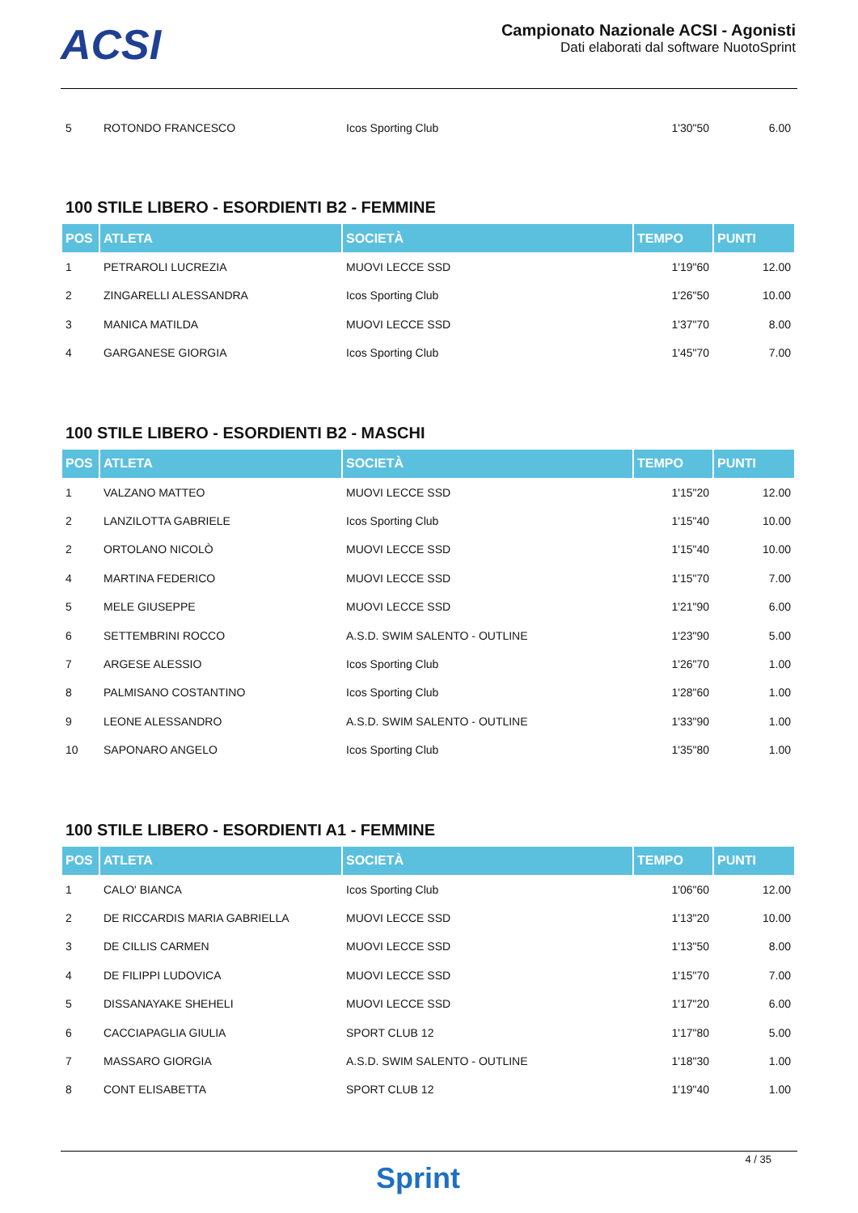ACSI
Campionato Nazionale ACSI - Agonisti
Dati elaborati dal software NuotoSprint
| 5 | ROTONDO FRANCESCO | Icos Sporting Club | 1'30"50 | 6.00 |
100 STILE LIBERO - ESORDIENTI B2 - FEMMINE
| POS | ATLETA | SOCIETÀ | TEMPO | PUNTI |
| --- | --- | --- | --- | --- |
| 1 | PETRAROLI LUCREZIA | MUOVI LECCE SSD | 1'19"60 | 12.00 |
| 2 | ZINGARELLI ALESSANDRA | Icos Sporting Club | 1'26"50 | 10.00 |
| 3 | MANICA MATILDA | MUOVI LECCE SSD | 1'37"70 | 8.00 |
| 4 | GARGANESE GIORGIA | Icos Sporting Club | 1'45"70 | 7.00 |
100 STILE LIBERO - ESORDIENTI B2 - MASCHI
| POS | ATLETA | SOCIETÀ | TEMPO | PUNTI |
| --- | --- | --- | --- | --- |
| 1 | VALZANO MATTEO | MUOVI LECCE SSD | 1'15"20 | 12.00 |
| 2 | LANZILOTTA GABRIELE | Icos Sporting Club | 1'15"40 | 10.00 |
| 2 | ORTOLANO NICOLÒ | MUOVI LECCE SSD | 1'15"40 | 10.00 |
| 4 | MARTINA FEDERICO | MUOVI LECCE SSD | 1'15"70 | 7.00 |
| 5 | MELE GIUSEPPE | MUOVI LECCE SSD | 1'21"90 | 6.00 |
| 6 | SETTEMBRINI ROCCO | A.S.D. SWIM SALENTO - OUTLINE | 1'23"90 | 5.00 |
| 7 | ARGESE ALESSIO | Icos Sporting Club | 1'26"70 | 1.00 |
| 8 | PALMISANO COSTANTINO | Icos Sporting Club | 1'28"60 | 1.00 |
| 9 | LEONE ALESSANDRO | A.S.D. SWIM SALENTO - OUTLINE | 1'33"90 | 1.00 |
| 10 | SAPONARO ANGELO | Icos Sporting Club | 1'35"80 | 1.00 |
100 STILE LIBERO - ESORDIENTI A1 - FEMMINE
| POS | ATLETA | SOCIETÀ | TEMPO | PUNTI |
| --- | --- | --- | --- | --- |
| 1 | CALO' BIANCA | Icos Sporting Club | 1'06"60 | 12.00 |
| 2 | DE RICCARDIS MARIA GABRIELLA | MUOVI LECCE SSD | 1'13"20 | 10.00 |
| 3 | DE CILLIS CARMEN | MUOVI LECCE SSD | 1'13"50 | 8.00 |
| 4 | DE FILIPPI LUDOVICA | MUOVI LECCE SSD | 1'15"70 | 7.00 |
| 5 | DISSANAYAKE SHEHELI | MUOVI LECCE SSD | 1'17"20 | 6.00 |
| 6 | CACCIAPAGLIA GIULIA | SPORT CLUB 12 | 1'17"80 | 5.00 |
| 7 | MASSARO GIORGIA | A.S.D. SWIM SALENTO - OUTLINE | 1'18"30 | 1.00 |
| 8 | CONT ELISABETTA | SPORT CLUB 12 | 1'19"40 | 1.00 |
Sprint
4 / 35